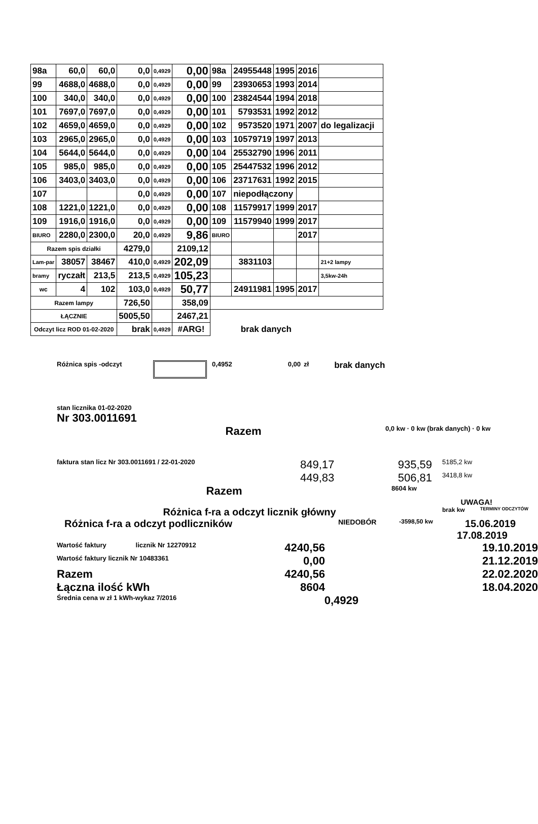| 98a | 60,0 | 60,0 | 0,0 | 0,4929 | 0,00 | 98a | 24955448 | 1995 | 2016 | |
| 99 | 4688,0 | 4688,0 | 0,0 | 0,4929 | 0,00 | 99 | 23930653 | 1993 | 2014 | |
| 100 | 340,0 | 340,0 | 0,0 | 0,4929 | 0,00 | 100 | 23824544 | 1994 | 2018 | |
| 101 | 7697,0 | 7697,0 | 0,0 | 0,4929 | 0,00 | 101 | 5793531 | 1992 | 2012 | |
| 102 | 4659,0 | 4659,0 | 0,0 | 0,4929 | 0,00 | 102 | 9573520 | 1971 | 2007 | do legalizacji |
| 103 | 2965,0 | 2965,0 | 0,0 | 0,4929 | 0,00 | 103 | 10579719 | 1997 | 2013 | |
| 104 | 5644,0 | 5644,0 | 0,0 | 0,4929 | 0,00 | 104 | 25532790 | 1996 | 2011 | |
| 105 | 985,0 | 985,0 | 0,0 | 0,4929 | 0,00 | 105 | 25447532 | 1996 | 2012 | |
| 106 | 3403,0 | 3403,0 | 0,0 | 0,4929 | 0,00 | 106 | 23717631 | 1992 | 2015 | |
| 107 | | | 0,0 | 0,4929 | 0,00 | 107 | niepodłączony | | | |
| 108 | 1221,0 | 1221,0 | 0,0 | 0,4929 | 0,00 | 108 | 11579917 | 1999 | 2017 | |
| 109 | 1916,0 | 1916,0 | 0,0 | 0,4929 | 0,00 | 109 | 11579940 | 1999 | 2017 | |
| BIURO | 2280,0 | 2300,0 | 20,0 | 0,4929 | 9,86 | BIURO | | | 2017 | |
| Razem spis działki | | | 4279,0 | | 2109,12 | | | | | |
| Lam-par | 38057 | 38467 | 410,0 | 0,4929 | 202,09 | | 3831103 | | | 21+2 lampy |
| bramy | ryczałt | 213,5 | 213,5 | 0,4929 | 105,23 | | | | | 3,5kw-24h |
| wc | 4 | 102 | 103,0 | 0,4929 | 50,77 | | 24911981 | 1995 | 2017 | |
| Razem lampy | | | 726,50 | | 358,09 | | | | | |
| ŁĄCZNIE | | | 5005,50 | | 2467,21 | | | | | |
| Odczyt licz ROD 01-02-2020 | | | brak | 0,4929 | #ARG! | brak danych | | | | |
Różnica spis -odczyt 0,4952 0,00 zł brak danych
stan licznika 01-02-2020
Nr 303.0011691
Razem 0,0 kw · 0 kw (brak danych) · 0 kw
faktura stan licz Nr 303.0011691 / 22-01-2020 849,17 935,59 5185,2 kw
449,83 506,81 3418,8 kw
Razem 8604 kw
UWAGA!
Różnica f-ra a odczyt licznik główny brak kw TERMINY ODCZYTÓW
Różnica f-ra a odczyt podliczników NIEDOBÓR -3598,50 kw 15.06.2019
17.08.2019
Wartość faktury licznik Nr 12270912 4240,56 19.10.2019
Wartość faktury licznik Nr 10483361 0,00 21.12.2019
Razem 4240,56 22.02.2020
Łączna ilość kWh 8604 18.04.2020
Średnia cena w zł 1 kWh-wykaz 7/2016 0,4929